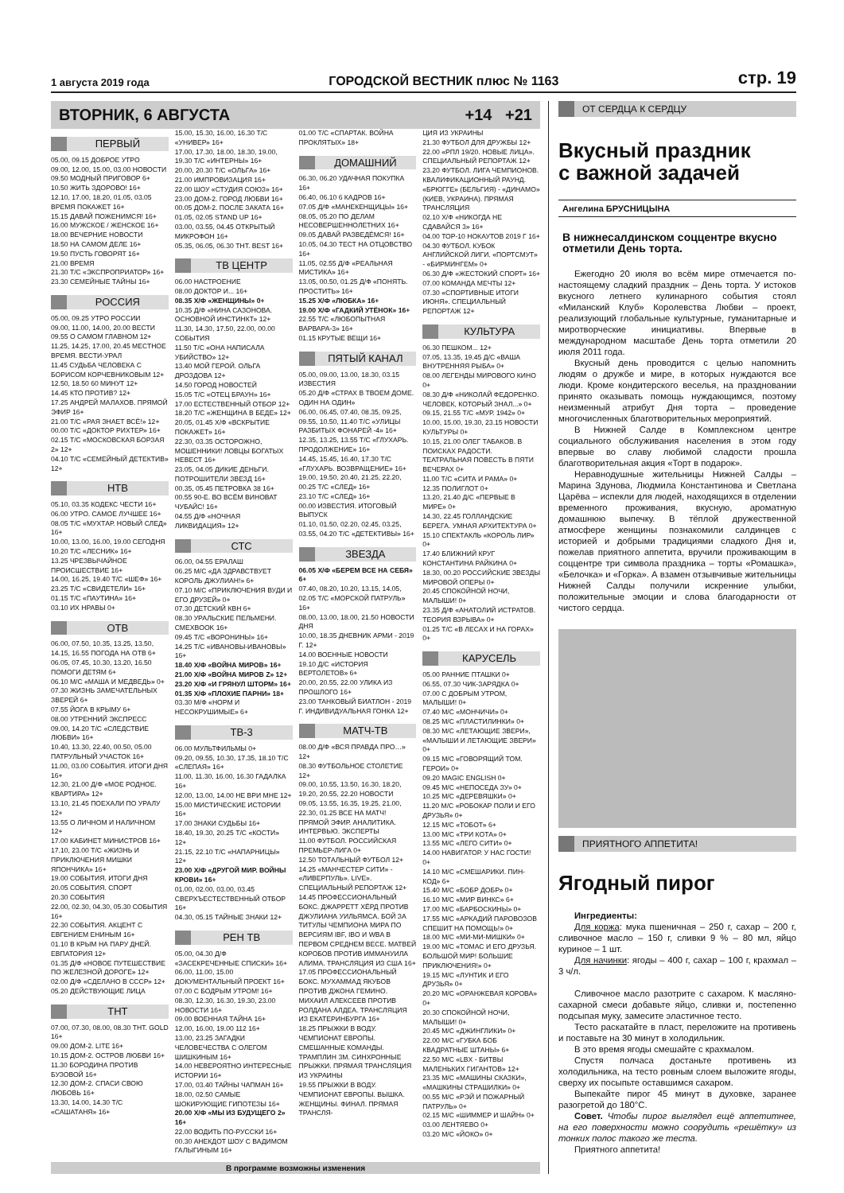1 августа 2019 года ГОРОДСКОЙ ВЕСТНИК плюс № 1163 стр. 19
ВТОРНИК, 6 АВГУСТА +14 +21
ПЕРВЫЙ
05.00, 09.15 ДОБРОЕ УТРО
09.00, 12.00, 15.00, 03.00 НОВОСТИ
09.50 МОДНЫЙ ПРИГОВОР 6+
10.50 ЖИТЬ ЗДОРОВО! 16+
12.10, 17.00, 18.20, 01.05, 03.05 ВРЕМЯ ПОКАЖЕТ 16+
15.15 ДАВАЙ ПОЖЕНИМСЯ! 16+
16.00 МУЖСКОЕ / ЖЕНСКОЕ 16+
18.00 ВЕЧЕРНИЕ НОВОСТИ
18.50 НА САМОМ ДЕЛЕ 16+
19.50 ПУСТЬ ГОВОРЯТ 16+
21.00 ВРЕМЯ
21.30 Т/С «ЭКСПРОПРИАТОР» 16+
23.30 СЕМЕЙНЫЕ ТАЙНЫ 16+
РОССИЯ
05.00, 09.25 УТРО РОССИИ
09.00, 11.00, 14.00, 20.00 ВЕСТИ
09.55 О САМОМ ГЛАВНОМ 12+
11.25, 14.25, 17.00, 20.45 МЕСТНОЕ ВРЕМЯ. ВЕСТИ-УРАЛ
11.45 СУДЬБА ЧЕЛОВЕКА С БОРИСОМ КОРЧЕВНИКОВЫМ 12+
12.50, 18.50 60 МИНУТ 12+
14.45 КТО ПРОТИВ? 12+
17.25 АНДРЕЙ МАЛАХОВ. ПРЯМОЙ ЭФИР 16+
21.00 Т/С «РАЯ ЗНАЕТ ВСЁ!» 12+
00.00 Т/С «ДОКТОР РИХТЕР» 16+
02.15 Т/С «МОСКОВСКАЯ БОРЗАЯ 2» 12+
04.10 Т/С «СЕМЕЙНЫЙ ДЕТЕКТИВ» 12+
НТВ
05.10, 03.35 КОДЕКС ЧЕСТИ 16+
06.00 УТРО. САМОЕ ЛУЧШЕЕ 16+
08.05 Т/С «МУХТАР. НОВЫЙ СЛЕД» 16+
10.00, 13.00, 16.00, 19.00 СЕГОДНЯ
10.20 Т/С «ЛЕСНИК» 16+
13.25 ЧРЕЗВЫЧАЙНОЕ ПРОИСШЕСТВИЕ 16+
14.00, 16.25, 19.40 Т/С «ШЕФ» 16+
23.25 Т/С «СВИДЕТЕЛИ» 16+
01.15 Т/С «ПАУТИНА» 16+
03.10 ИХ НРАВЫ 0+
ОТВ
06.00, 07.50, 10.35, 13.25, 13.50, 14.15, 16.55 ПОГОДА НА ОТВ 6+
06.05, 07.45, 10.30, 13.20, 16.50 ПОМОГИ ДЕТЯМ 6+
06.10 М/С «МАША И МЕДВЕДЬ» 0+
07.30 ЖИЗНЬ ЗАМЕЧАТЕЛЬНЫХ ЗВЕРЕЙ 6+
07.55 ЙОГА В КРЫМУ 6+
08.00 УТРЕННИЙ ЭКСПРЕСС
09.00, 14.20 Т/С «СЛЕДСТВИЕ ЛЮБВИ» 16+
10.40, 13.30, 22.40, 00.50, 05.00 ПАТРУЛЬНЫЙ УЧАСТОК 16+
11.00, 03.00 СОБЫТИЯ. ИТОГИ ДНЯ 16+
12.30, 21.00 Д/Ф «МОЕ РОДНОЕ. КВАРТИРА» 12+
13.10, 21.45 ПОЕХАЛИ ПО УРАЛУ 12+
13.55 О ЛИЧНОМ И НАЛИЧНОМ 12+
17.00 КАБИНЕТ МИНИСТРОВ 16+
17.10, 23.00 Т/С «ЖИЗНЬ И ПРИКЛЮЧЕНИЯ МИШКИ ЯПОНЧИКА» 16+
19.00 СОБЫТИЯ. ИТОГИ ДНЯ
20.05 СОБЫТИЯ. СПОРТ
20.30 СОБЫТИЯ
22.00, 02.30, 04.30, 05.30 СОБЫТИЯ 16+
22.30 СОБЫТИЯ. АКЦЕНТ С ЕВГЕНИЕМ ЕНИНЫМ 16+
01.10 В КРЫМ НА ПАРУ ДНЕЙ. ЕВПАТОРИЯ 12+
01.35 Д/Ф «НОВОЕ ПУТЕШЕСТВИЕ ПО ЖЕЛЕЗНОЙ ДОРОГЕ» 12+
02.00 Д/Ф «СДЕЛАНО В СССР» 12+
05.20 ДЕЙСТВУЮЩИЕ ЛИЦА
ТНТ
07.00, 07.30, 08.00, 08.30 ТНТ. GOLD 16+
09.00 ДОМ-2. LITE 16+
10.15 ДОМ-2. ОСТРОВ ЛЮБВИ 16+
11.30 БОРОДИНА ПРОТИВ БУЗОВОЙ 16+
12.30 ДОМ-2. СПАСИ СВОЮ ЛЮБОВЬ 16+
13.30, 14.00, 14.30 Т/С «САШАТАНЯ» 16+
15.00, 15.30, 16.00, 16.30 Т/С «УНИВЕР» 16+
17.00, 17.30, 18.00, 18.30, 19.00, 19.30 Т/С «ИНТЕРНЫ» 16+
20.00, 20.30 Т/С «ОЛЬГА» 16+
21.00 ИМПРОВИЗАЦИЯ 16+
22.00 ШОУ «СТУДИЯ СОЮЗ» 16+
23.00 ДОМ-2. ГОРОД ЛЮБВИ 16+
00.05 ДОМ-2. ПОСЛЕ ЗАКАТА 16+
01.05, 02.05 STAND UP 16+
03.00, 03.55, 04.45 ОТКРЫТЫЙ МИКРОФОН 16+
05.35, 06.05, 06.30 ТНТ. BEST 16+
ТВ ЦЕНТР
06.00 НАСТРОЕНИЕ
08.00 ДОКТОР И... 16+
08.35 Х/Ф «ЖЕНЩИНЫ» 0+
10.35 Д/Ф «НИНА САЗОНОВА. ОСНОВНОЙ ИНСТИНКТ» 12+
11.30, 14.30, 17.50, 22.00, 00.00 СОБЫТИЯ
11.50 Т/С «ОНА НАПИСАЛА УБИЙСТВО» 12+
13.40 МОЙ ГЕРОЙ. ОЛЬГА ДРОЗДОВА 12+
14.50 ГОРОД НОВОСТЕЙ
15.05 Т/С «ОТЕЦ БРАУН» 16+
17.00 ЕСТЕСТВЕННЫЙ ОТБОР 12+
18.20 Т/С «ЖЕНЩИНА В БЕДЕ» 12+
20.05, 01.45 Х/Ф «ВСКРЫТИЕ ПОКАЖЕТ» 16+
22.30, 03.35 ОСТОРОЖНО, МОШЕННИКИ! ЛОВЦЫ БОГАТЫХ НЕВЕСТ 16+
23.05, 04.05 ДИКИЕ ДЕНЬГИ. ПОТРОШИТЕЛИ ЗВЕЗД 16+
00.35, 05.45 ПЕТРОВКА 38 16+
00.55 90-Е. ВО ВСЁМ ВИНОВАТ ЧУБАЙС! 16+
04.55 Д/Ф «НОЧНАЯ ЛИКВИДАЦИЯ» 12+
СТС
06.00, 04.55 ЕРАЛАШ
06.25 М/С «ДА ЗДРАВСТВУЕТ КОРОЛЬ ДЖУЛИАН!» 6+
07.10 М/С «ПРИКЛЮЧЕНИЯ ВУДИ И ЕГО ДРУЗЕЙ» 0+
07.30 ДЕТСКИЙ КВН 6+
08.30 УРАЛЬСКИЕ ПЕЛЬМЕНИ. СМЕХBOOK 16+
09.45 Т/С «ВОРОНИНЫ» 16+
14.25 Т/С «ИВАНОВЫ-ИВАНОВЫ» 16+
18.40 Х/Ф «ВОЙНА МИРОВ» 16+
21.00 Х/Ф «ВОЙНА МИРОВ Z» 12+
23.20 Х/Ф «И ГРЯНУЛ ШТОРМ» 16+
01.35 Х/Ф «ПЛОХИЕ ПАРНИ» 18+
03.30 М/Ф «НОРМ И НЕСОКРУШИМЫЕ» 6+
ТВ-3
06.00 МУЛЬТФИЛЬМЫ 0+
09.20, 09.55, 10.30, 17.35, 18.10 Т/С «СЛЕПАЯ» 16+
11.00, 11.30, 16.00, 16.30 ГАДАЛКА 16+
12.00, 13.00, 14.00 НЕ ВРИ МНЕ 12+
15.00 МИСТИЧЕСКИЕ ИСТОРИИ 16+
17.00 ЗНАКИ СУДЬБЫ 16+
18.40, 19.30, 20.25 Т/С «КОСТИ» 12+
21.15, 22.10 Т/С «НАПАРНИЦЫ» 12+
23.00 Х/Ф «ДРУГОЙ МИР. ВОЙНЫ КРОВИ» 16+
01.00, 02.00, 03.00, 03.45 СВЕРХЪЕСТЕСТВЕННЫЙ ОТБОР 16+
04.30, 05.15 ТАЙНЫЕ ЗНАКИ 12+
РЕН ТВ
05.00, 04.30 Д/Ф «ЗАСЕКРЕЧЕННЫЕ СПИСКИ» 16+
06.00, 11.00, 15.00 ДОКУМЕНТАЛЬНЫЙ ПРОЕКТ 16+
07.00 С БОДРЫМ УТРОМ! 16+
08.30, 12.30, 16.30, 19.30, 23.00 НОВОСТИ 16+
09.00 ВОЕННАЯ ТАЙНА 16+
12.00, 16.00, 19.00 112 16+
13.00, 23.25 ЗАГАДКИ ЧЕЛОВЕЧЕСТВА С ОЛЕГОМ ШИШКИНЫМ 16+
14.00 НЕВЕРОЯТНО ИНТЕРЕСНЫЕ ИСТОРИИ 16+
17.00, 03.40 ТАЙНЫ ЧАПМАН 16+
18.00, 02.50 САМЫЕ ШОКИРУЮЩИЕ ГИПОТЕЗЫ 16+
20.00 Х/Ф «МЫ ИЗ БУДУЩЕГО 2» 16+
22.00 ВОДИТЬ ПО-РУССКИ 16+
00.30 АНЕКДОТ ШОУ С ВАДИМОМ ГАЛЫГИНЫМ 16+
01.00 Т/С «СПАРТАК. ВОЙНА ПРОКЛЯТЫХ» 18+
ДОМАШНИЙ
06.30, 06.20 УДАЧНАЯ ПОКУПКА 16+
06.40, 06.10 6 КАДРОВ 16+
07.05 Д/Ф «МАНЕКЕНЩИЦЫ» 16+
08.05, 05.20 ПО ДЕЛАМ НЕСОВЕРШЕННОЛЕТНИХ 16+
09.05 ДАВАЙ РАЗВЕДЁМСЯ! 16+
10.05, 04.30 ТЕСТ НА ОТЦОВСТВО 16+
11.05, 02.55 Д/Ф «РЕАЛЬНАЯ МИСТИКА» 16+
13.05, 00.50, 01.25 Д/Ф «ПОНЯТЬ. ПРОСТИТЬ» 16+
15.25 Х/Ф «ЛЮБКА» 16+
19.00 Х/Ф «ГАДКИЙ УТЁНОК» 16+
22.55 Т/С «ЛЮБОПЫТНАЯ ВАРВАРА-3» 16+
01.15 КРУТЫЕ ВЕЩИ 16+
ПЯТЫЙ КАНАЛ
05.00, 09.00, 13.00, 18.30, 03.15 ИЗВЕСТИЯ
05.20 Д/Ф «СТРАХ В ТВОЕМ ДОМЕ. ОДИН НА ОДИН»
06.00, 06.45, 07.40, 08.35, 09.25, 09.55, 10.50, 11.40 Т/С «УЛИЦЫ РАЗБИТЫХ ФОНАРЕЙ -4» 16+
12.35, 13.25, 13.55 Т/С «ГЛУХАРЬ. ПРОДОЛЖЕНИЕ» 16+
14.45, 15.45, 16.40, 17.30 Т/С «ГЛУХАРЬ. ВОЗВРАЩЕНИЕ» 16+
19.00, 19.50, 20.40, 21.25, 22.20, 00.25 Т/С «СЛЕД» 16+
23.10 Т/С «СЛЕД» 16+
00.00 ИЗВЕСТИЯ. ИТОГОВЫЙ ВЫПУСК
01.10, 01.50, 02.20, 02.45, 03.25, 03.55, 04.20 Т/С «ДЕТЕКТИВЫ» 16+
ЗВЕЗДА
06.05 Х/Ф «БЕРЕМ ВСЕ НА СЕБЯ» 6+
07.40, 08.20, 10.20, 13.15, 14.05, 02.05 Т/С «МОРСКОЙ ПАТРУЛЬ» 16+
08.00, 13.00, 18.00, 21.50 НОВОСТИ ДНЯ
10.00, 18.35 ДНЕВНИК АРМИ - 2019 Г. 12+
14.00 ВОЕННЫЕ НОВОСТИ
19.10 Д/С «ИСТОРИЯ ВЕРТОЛЕТОВ» 6+
20.00, 20.55, 22.00 УЛИКА ИЗ ПРОШЛОГО 16+
23.00 ТАНКОВЫЙ БИАТЛОН - 2019 Г. ИНДИВИДУАЛЬНАЯ ГОНКА 12+
МАТЧ-ТВ
08.00 Д/Ф «ВСЯ ПРАВДА ПРО…» 12+
08.30 ФУТБОЛЬНОЕ СТОЛЕТИЕ 12+
09.00, 10.55, 13.50, 16.30, 18.20, 19.20, 20.55, 22.20 НОВОСТИ
09.05, 13.55, 16.35, 19.25, 21.00, 22.30, 01.25 ВСЕ НА МАТЧ! ПРЯМОЙ ЭФИР. АНАЛИТИКА. ИНТЕРВЬЮ. ЭКСПЕРТЫ
11.00 ФУТБОЛ. РОССИЙСКАЯ ПРЕМЬЕР-ЛИГА 0+
12.50 ТОТАЛЬНЫЙ ФУТБОЛ 12+
14.25 «МАНЧЕСТЕР СИТИ» - «ЛИВЕРПУЛЬ». LIVE». СПЕЦИАЛЬНЫЙ РЕПОРТАЖ 12+
14.45 ПРОФЕССИОНАЛЬНЫЙ БОКС. ДЖАРРЕТТ ХЁРД ПРОТИВ ДЖУЛИАНА УИЛЬЯМСА. БОЙ ЗА ТИТУЛЫ ЧЕМПИОНА МИРА ПО ВЕРСИЯМ IBF, IBO И WBA В ПЕРВОМ СРЕДНЕМ ВЕСЕ. МАТВЕЙ КОРОБОВ ПРОТИВ ИММАНУИЛА АЛИМА. ТРАНСЛЯЦИЯ ИЗ США 16+
17.05 ПРОФЕССИОНАЛЬНЫЙ БОКС. МУХАММАД ЯКУБОВ ПРОТИВ ДЖОНА ГЕМИНО. МИХАИЛ АЛЕКСЕЕВ ПРОТИВ РОЛДАНА АЛДЕА. ТРАНСЛЯЦИЯ ИЗ ЕКАТЕРИНБУРГА 16+
18.25 ПРЫЖКИ В ВОДУ. ЧЕМПИОНАТ ЕВРОПЫ. СМЕШАННЫЕ КОМАНДЫ. ТРАМПЛИН 3М. СИНХРОННЫЕ ПРЫЖКИ. ПРЯМАЯ ТРАНСЛЯЦИЯ ИЗ УКРАИНЫ
19.55 ПРЫЖКИ В ВОДУ. ЧЕМПИОНАТ ЕВРОПЫ. ВЫШКА. ЖЕНЩИНЫ. ФИНАЛ. ПРЯМАЯ ТРАНСЛЯ-
ЦИЯ ИЗ УКРАИНЫ
21.30 ФУТБОЛ ДЛЯ ДРУЖБЫ 12+
22.00 «РПЛ 19/20. НОВЫЕ ЛИЦА». СПЕЦИАЛЬНЫЙ РЕПОРТАЖ 12+
23.20 ФУТБОЛ. ЛИГА ЧЕМПИОНОВ. КВАЛИФИКАЦИОННЫЙ РАУНД. «БРЮГГЕ» (БЕЛЬГИЯ) - «ДИНАМО» (КИЕВ, УКРАИНА). ПРЯМАЯ ТРАНСЛЯЦИЯ
02.10 Х/Ф «НИКОГДА НЕ СДАВАЙСЯ 3» 16+
04.00 ТОР-10 НОКАУТОВ 2019 Г 16+
04.30 ФУТБОЛ. КУБОК АНГЛИЙСКОЙ ЛИГИ. «ПОРТСМУТ» - «БИРМИНГЕМ» 0+
06.30 Д/Ф «ЖЕСТОКИЙ СПОРТ» 16+
07.00 КОМАНДА МЕЧТЫ 12+
07.30 «СПОРТИВНЫЕ ИТОГИ ИЮНЯ». СПЕЦИАЛЬНЫЙ РЕПОРТАЖ 12+
КУЛЬТУРА
06.30 ПЕШКОМ... 12+
07.05, 13.35, 19.45 Д/С «ВАША ВНУТРЕННЯЯ РЫБА» 0+
08.00 ЛЕГЕНДЫ МИРОВОГО КИНО 0+
08.30 Д/Ф «НИКОЛАЙ ФЕДОРЕНКО. ЧЕЛОВЕК, КОТОРЫЙ ЗНАЛ...» 0+
09.15, 21.55 Т/С «МУР. 1942» 0+
10.00, 15.00, 19.30, 23.15 НОВОСТИ КУЛЬТУРЫ 0+
10.15, 21.00 ОЛЕГ ТАБАКОВ. В ПОИСКАХ РАДОСТИ. ТЕАТРАЛЬНАЯ ПОВЕСТЬ В ПЯТИ ВЕЧЕРАХ 0+
11.00 Т/С «СИТА И РАМА» 0+
12.35 ПОЛИГЛОТ 0+
13.20, 21.40 Д/С «ПЕРВЫЕ В МИРЕ» 0+
14.30, 22.45 ГОЛЛАНДСКИЕ БЕРЕГА. УМНАЯ АРХИТЕКТУРА 0+
15.10 СПЕКТАКЛЬ «КОРОЛЬ ЛИР» 0+
17.40 БЛИЖНИЙ КРУГ КОНСТАНТИНА РАЙКИНА 0+
18.30, 00.20 РОССИЙСКИЕ ЗВЕЗДЫ МИРОВОЙ ОПЕРЫ 0+
20.45 СПОКОЙНОЙ НОЧИ, МАЛЫШИ! 0+
23.35 Д/Ф «АНАТОЛИЙ ИСТРАТОВ. ТЕОРИЯ ВЗРЫВА» 0+
01.25 Т/С «В ЛЕСАХ И НА ГОРАХ» 0+
КАРУСЕЛЬ
05.00 РАННИЕ ПТАШКИ 0+
06.55, 07.30 ЧИК-ЗАРЯДКА 0+
07.00 С ДОБРЫМ УТРОМ, МАЛЫШИ! 0+
07.40 М/С «МОНЧИЧИ» 0+
08.25 М/С «ПЛАСТИЛИНКИ» 0+
08.30 М/С «ЛЕТАЮЩИЕ ЗВЕРИ», «МАЛЫШИ И ЛЕТАЮЩИЕ ЗВЕРИ» 0+
09.15 М/С «ГОВОРЯЩИЙ ТОМ. ГЕРОИ» 0+
09.20 MAGIC ENGLISH 0+
09.45 М/С «НЕПОСЕДА ЗУ» 0+
10.25 М/С «ДЕРЕВЯШКИ» 0+
11.20 М/С «РОБОКАР ПОЛИ И ЕГО ДРУЗЬЯ» 0+
12.15 М/С «ТОБОТ» 6+
13.00 М/С «ТРИ КОТА» 0+
13.55 М/С «ЛЕГО СИТИ» 0+
14.00 НАВИГАТОР. У НАС ГОСТИ! 0+
14.10 М/С «СМЕШАРИКИ. ПИН-КОД» 6+
15.40 М/С «БОБР ДОБР» 0+
16.10 М/С «МИР ВИНКС» 6+
17.00 М/С «БАРБОСКИНЫ» 0+
17.55 М/С «АРКАДИЙ ПАРОВОЗОВ СПЕШИТ НА ПОМОЩЬ!» 0+
18.00 М/С «МИ-МИ-МИШКИ» 0+
19.00 М/С «ТОМАС И ЕГО ДРУЗЬЯ. БОЛЬШОЙ МИР! БОЛЬШИЕ ПРИКЛЮЧЕНИЯ!» 0+
19.15 М/С «ЛУНТИК И ЕГО ДРУЗЬЯ» 0+
20.20 М/С «ОРАНЖЕВАЯ КОРОВА» 0+
20.30 СПОКОЙНОЙ НОЧИ, МАЛЫШИ! 0+
20.45 М/С «ДЖИНГЛИКИ» 0+
22.00 М/С «ГУБКА БОБ КВАДРАТНЫЕ ШТАНЫ» 6+
22.50 М/С «LBX - БИТВЫ МАЛЕНЬКИХ ГИГАНТОВ» 12+
23.35 М/С «МАШИНЫ СКАЗКИ», «МАШКИНЫ СТРАШИЛКИ» 0+
00.55 М/С «РЭЙ И ПОЖАРНЫЙ ПАТРУЛЬ» 0+
02.15 М/С «ШИММЕР И ШАЙН» 0+
03.00 ЛЕНТЯЕВО 0+
03.20 М/С «ЙОКО» 0+
В программе возможны изменения
ОТ СЕРДЦА К СЕРДЦУ
Вкусный праздник
с важной задачей
Ангелина БРУСНИЦЫНА
В нижнесалдинском соццентре вкусно отметили День торта.
Ежегодно 20 июля во всём мире отмечается по-настоящему сладкий праздник – День торта. У истоков вкусного летнего кулинарного события стоял «Миланский Клуб» Королевства Любви – проект, реализующий глобальные культурные, гуманитарные и миротворческие инициативы. Впервые в международном масштабе День торта отметили 20 июля 2011 года.
Вкусный день проводится с целью напомнить людям о дружбе и мире, в которых нуждаются все люди. Кроме кондитерского веселья, на праздновании принято оказывать помощь нуждающимся, поэтому неизменный атрибут Дня торта – проведение многочисленных благотворительных мероприятий.
В Нижней Салде в Комплексном центре социального обслуживания населения в этом году впервые во славу любимой сладости прошла благотворительная акция «Торт в подарок».
Неравнодушные жительницы Нижней Салды – Марина Здунова, Людмила Константинова и Светлана Царёва – испекли для людей, находящихся в отделении временного проживания, вкусную, ароматную домашнюю выпечку. В тёплой дружественной атмосфере женщины познакомили салдинцев с историей и добрыми традициями сладкого Дня и, пожелав приятного аппетита, вручили проживающим в соццентре три символа праздника – торты «Ромашка», «Белочка» и «Горка». А взамен отзывчивые жительницы Нижней Салды получили искренние улыбки, положительные эмоции и слова благодарности от чистого сердца.
ПРИЯТНОГО АППЕТИТА!
Ягодный пирог
Ингредиенты:
Для коржа: мука пшеничная – 250 г, сахар – 200 г, сливочное масло – 150 г, сливки 9 % – 80 мл, яйцо куриное – 1 шт.
Для начинки: ягоды – 400 г, сахар – 100 г, крахмал – 3 ч/л.
Сливочное масло разотрите с сахаром. К масляно-сахарной смеси добавьте яйцо, сливки и, постепенно подсыпая муку, замесите эластичное тесто.
Тесто раскатайте в пласт, переложите на противень и поставьте на 30 минут в холодильник.
В это время ягоды смешайте с крахмалом.
Спустя полчаса достаньте противень из холодильника, на тесто ровным слоем выложите ягоды, сверху их посыпьте оставшимся сахаром.
Выпекайте пирог 45 минут в духовке, заранее разогретой до 180°С.
Совет. Чтобы пирог выглядел ещё аппетитнее, на его поверхности можно соорудить «решётку» из тонких полос такого же теста.
Приятного аппетита!